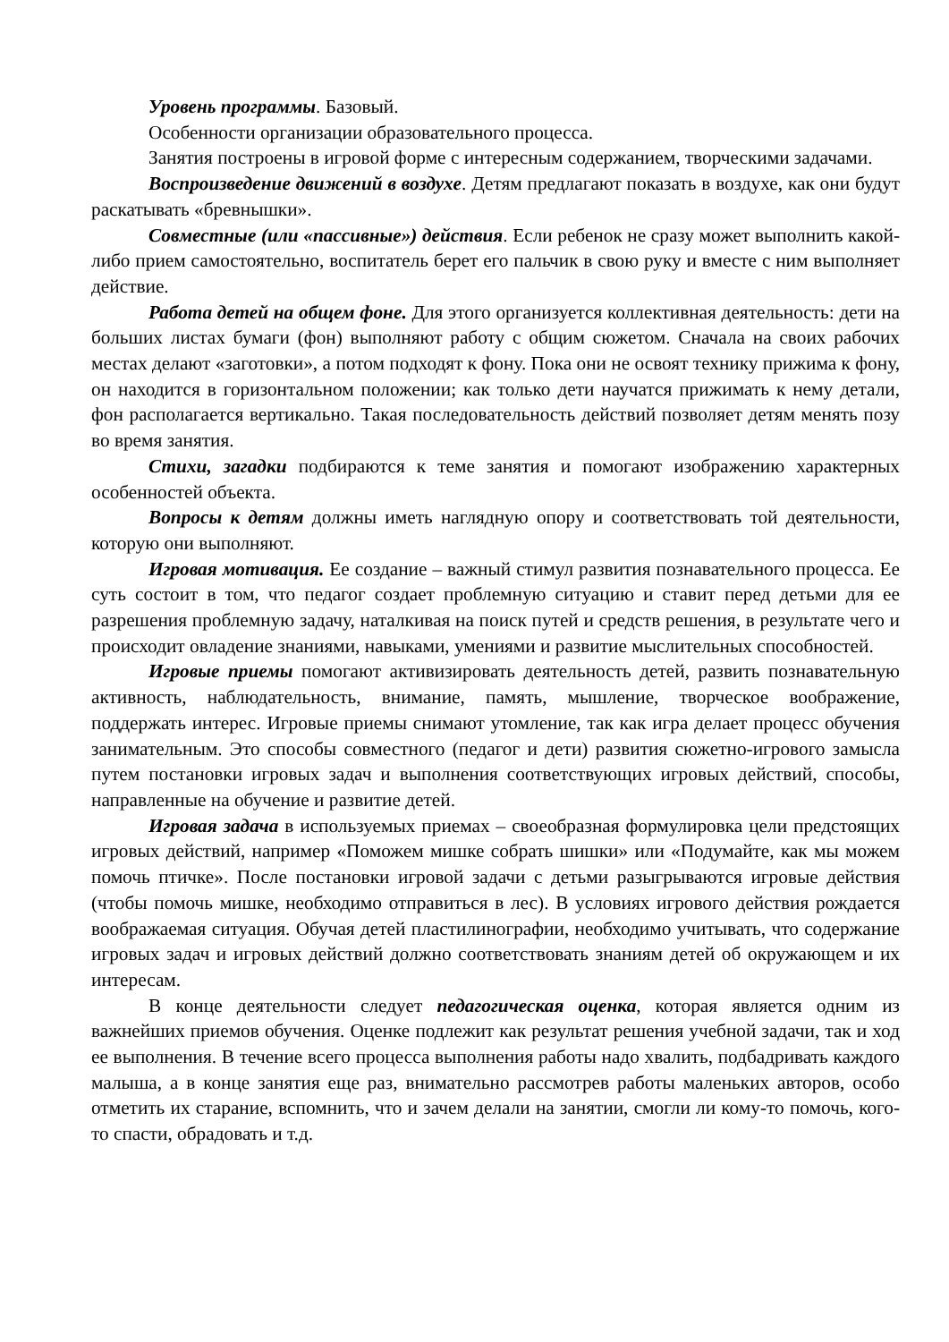Уровень программы. Базовый.
Особенности организации образовательного процесса.
Занятия построены в игровой форме с интересным содержанием, творческими задачами.
Воспроизведение движений в воздухе. Детям предлагают показать в воздухе, как они будут раскатывать «бревнышки».
Совместные (или «пассивные») действия. Если ребенок не сразу может выполнить какой-либо прием самостоятельно, воспитатель берет его пальчик в свою руку и вместе с ним выполняет действие.
Работа детей на общем фоне. Для этого организуется коллективная деятельность: дети на больших листах бумаги (фон) выполняют работу с общим сюжетом. Сначала на своих рабочих местах делают «заготовки», а потом подходят к фону. Пока они не освоят технику прижима к фону, он находится в горизонтальном положении; как только дети научатся прижимать к нему детали, фон располагается вертикально. Такая последовательность действий позволяет детям менять позу во время занятия.
Стихи, загадки подбираются к теме занятия и помогают изображению характерных особенностей объекта.
Вопросы к детям должны иметь наглядную опору и соответствовать той деятельности, которую они выполняют.
Игровая мотивация. Ее создание – важный стимул развития познавательного процесса. Ее суть состоит в том, что педагог создает проблемную ситуацию и ставит перед детьми для ее разрешения проблемную задачу, наталкивая на поиск путей и средств решения, в результате чего и происходит овладение знаниями, навыками, умениями и развитие мыслительных способностей.
Игровые приемы помогают активизировать деятельность детей, развить познавательную активность, наблюдательность, внимание, память, мышление, творческое воображение, поддержать интерес. Игровые приемы снимают утомление, так как игра делает процесс обучения занимательным. Это способы совместного (педагог и дети) развития сюжетно-игрового замысла путем постановки игровых задач и выполнения соответствующих игровых действий, способы, направленные на обучение и развитие детей.
Игровая задача в используемых приемах – своеобразная формулировка цели предстоящих игровых действий, например «Поможем мишке собрать шишки» или «Подумайте, как мы можем помочь птичке». После постановки игровой задачи с детьми разыгрываются игровые действия (чтобы помочь мишке, необходимо отправиться в лес). В условиях игрового действия рождается воображаемая ситуация. Обучая детей пластилинографии, необходимо учитывать, что содержание игровых задач и игровых действий должно соответствовать знаниям детей об окружающем и их интересам.
В конце деятельности следует педагогическая оценка, которая является одним из важнейших приемов обучения. Оценке подлежит как результат решения учебной задачи, так и ход ее выполнения. В течение всего процесса выполнения работы надо хвалить, подбадривать каждого малыша, а в конце занятия еще раз, внимательно рассмотрев работы маленьких авторов, особо отметить их старание, вспомнить, что и зачем делали на занятии, смогли ли кому-то помочь, кого-то спасти, обрадовать и т.д.